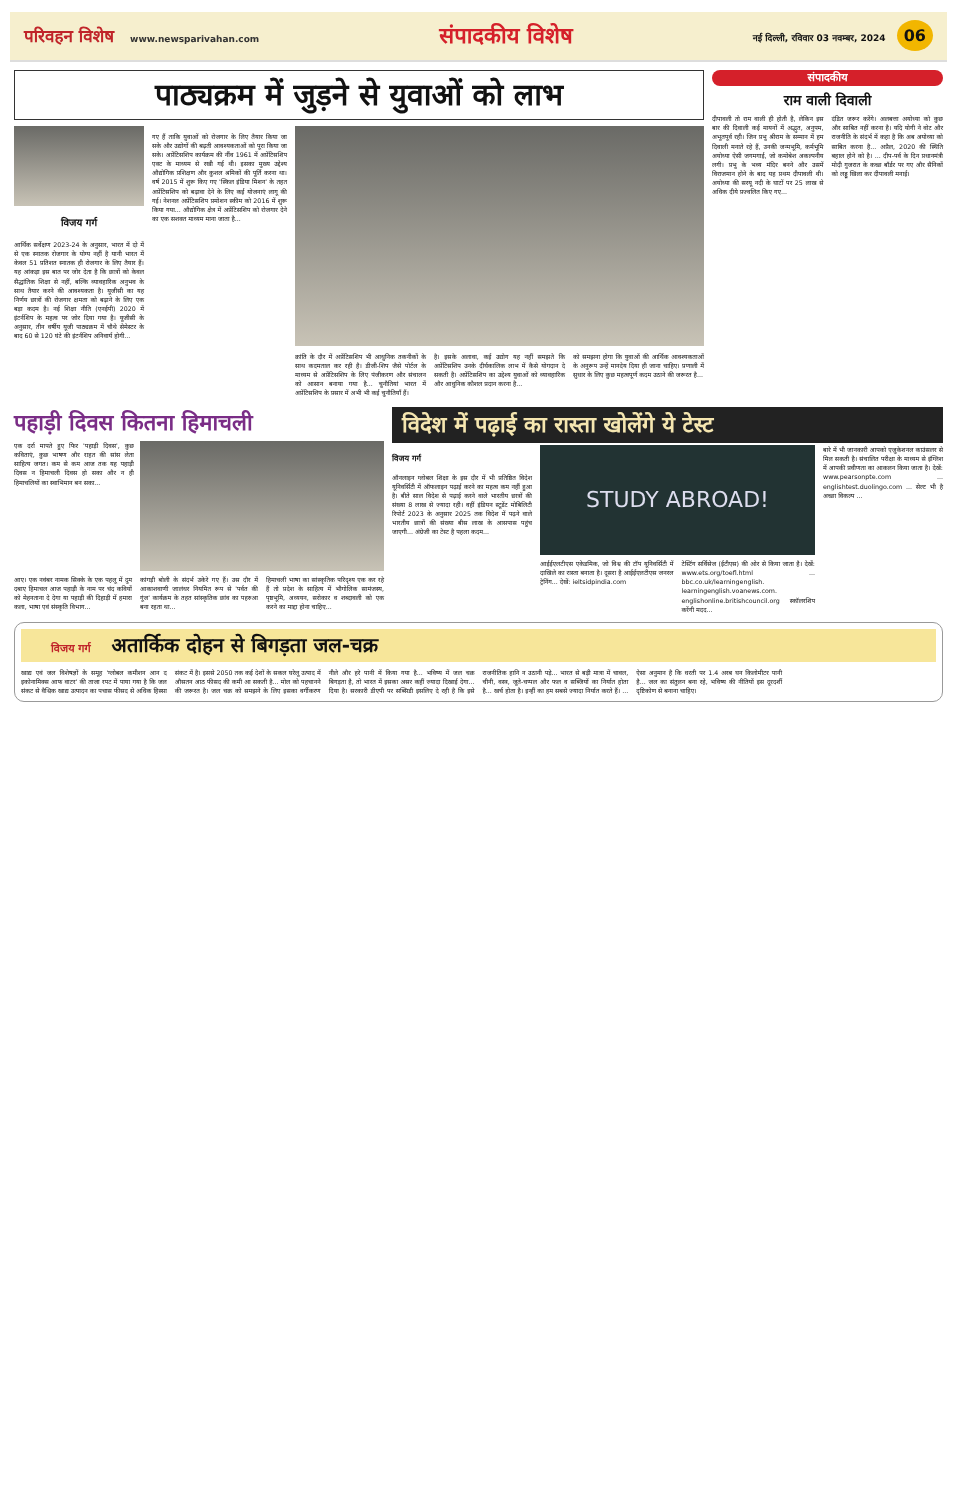परिवहन विशेष www.newsparivahan.com
संपादकीय विशेष
नई दिल्ली, रविवार 03 नवम्बर, 2024 06
पाठ्यक्रम में जुड़ने से युवाओं को लाभ
विजय गर्ग
आर्थिक सर्वेक्षण 2023-24 के अनुसार, भारत में दो में से एक स्नातक रोजगार के योग्य नहीं है यानी भारत में केवल 51 प्रतिशत स्नातक ही रोजगार के लिए तैयार हैं। यह आंकड़ा इस बात पर जोर देता है कि छात्रों को केवल सैद्धांतिक शिक्षा से नहीं, बल्कि व्यावहारिक अनुभव के साथ तैयार करने की आवश्यकता है। यूजीसी का यह निर्णय छात्रों की रोजगार क्षमता को बढ़ाने के लिए एक बड़ा कदम है। नई शिक्षा नीति (एनईपी) 2020 में इंटर्नशिप के महत्व पर जोर दिया गया है। यूजीसी के अनुसार, तीन वर्षीय यूजी पाठ्यक्रम में चौथे सेमेस्टर के बाद 60 से 120 घंटे की इंटर्नशिप अनिवार्य होगी...
गए हैं ताकि युवाओं को रोजगार के लिए तैयार किया जा सके और उद्योगों की बढ़ती आवश्यकताओं को पूरा किया जा सके। अप्रेंटिसशिप कार्यक्रम की नींव 1961 में अप्रेंटिसशिप एक्ट के माध्यम से रखी गई थी। इसका मुख्य उद्देश्य औद्योगिक प्रशिक्षण और कुशल श्रमिकों की पूर्ति करना था। वर्ष 2015 में शुरू किए गए 'स्किल इंडिया मिशन' के तहत अप्रेंटिसशिप को बढ़ावा देने के लिए कई योजनाएं लागू की गई। नेशनल अप्रेंटिसशिप प्रमोशन स्कीम को 2016 में शुरू किया गया... औद्योगिक क्षेत्र में अप्रेंटिसशिप को रोजगार देने का एक सशक्त माध्यम माना जाता है...
क्रांति के दौर में अप्रेंटिसशिप भी आधुनिक तकनीकों के साथ कदमताल कर रही है। डीजी-शिप जैसे पोर्टल के माध्यम से अप्रेंटिसशिप के लिए पंजीकरण और संचालन को आसान बनाया गया है... चुनौतियां भारत में अप्रेंटिसशिप के प्रसार में अभी भी कई चुनौतियाँ हैं।
है। इसके अलावा, कई उद्योग यह नहीं समझते कि अप्रेंटिसशिप उनके दीर्घकालिक लाभ में कैसे योगदान दे सकती है। अप्रेंटिसशिप का उद्देश्य युवाओं को व्यावहारिक और आधुनिक कौशल प्रदान करना है...
को समझना होगा कि युवाओं की आर्थिक आवश्यकताओं के अनुरूप उन्हें मानदेय दिया ही जाना चाहिए। प्रणाली में सुधार के लिए कुछ महत्वपूर्ण कदम उठाने की जरूरत है...
संपादकीय
राम वाली दिवाली
दीपावली तो राम वाली ही होती है, लेकिन इस बार की दिवाली कई मायनों में अद्भुत, अनुपम, अभूतपूर्व रही। जिन प्रभु श्रीराम के सम्मान में हम दिवाली मनाते रहे हैं, उनकी जन्मभूमि, कर्मभूमि अयोध्या ऐसी जगमगाई, जो कमोबेश अकल्पनीय लगी। प्रभु के भव्य मंदिर बनने और उसमें विराजमान होने के बाद यह प्रथम दीपावली थी। अयोध्या की सरयू नदी के घाटों पर 25 लाख से अधिक दीये प्रज्वलित किए गए...
दंडित जरूर करेंगे। अलबत्ता अयोध्या को कुछ और साबित नहीं करना है। यदि योगी ने वोट और राजनीति के संदर्भ में कहा है कि अब अयोध्या को साबित करना है... अप्रैल, 2020 की स्थिति बहाल होने को है। ... दीप-पर्व के दिन प्रधानमंत्री मोदी गुजरात के कच्छ बॉर्डर पर गए और सैनिकों को लड्डू खिला कर दीपावली मनाई।
पहाड़ी दिवस कितना हिमाचली
एक दर्रा मापते हुए फिर 'पहाड़ी दिवस', कुछ कविताएं, कुछ भाषण और राहत की सांस लेता साहित्य जगत। कम से कम आज तक यह पहाड़ी दिवस न हिमाचली दिवस हो सका और न ही हिमाचलियों का स्वाभिमान बन सका...
आए। एक नवंबर नामक सिक्के के एक पहलू में दुम दबाए हिमाचल आज पहाड़ी के नाम पर चंद कवियों को मेहनताना दे देगा या पहाड़ी की दिहाड़ी में हमारा कला, भाषा एवं संस्कृति विभाग...
कांगड़ी बोली के संदर्भ उकेरे गए हैं। उस दौर में आकाशवाणी जालंधर नियमित रूप से 'पर्वत की गूंज' कार्यक्रम के तहत सांस्कृतिक छांव का पहरुआ बना रहता था...
हिमाचली भाषा का सांस्कृतिक परिदृश्य एक कर रहे हैं तो प्रदेश के साहित्य में भौगोलिक सामंजस्य, पृष्ठभूमि, अध्ययन, सरोकार व शब्दावली को एक करने का माद्दा होना चाहिए...
विदेश में पढ़ाई का रास्ता खोलेंगे ये टेस्ट
विजय गर्ग
ऑनलाइन ग्लोबल शिक्षा के इस दौर में भी प्रतिष्ठित विदेश यूनिवर्सिटी में ऑफलाइन पढ़ाई करने का महत्व कम नहीं हुआ है। बीते साल विदेश से पढ़ाई करने वाले भारतीय छात्रों की संख्या 8 लाख से ज्यादा रही। वहीं इंडियन स्टूडेंट मोबिलिटी रिपोर्ट 2023 के अनुसार 2025 तक विदेश में पढ़ने वाले भारतीय छात्रों की संख्या बीस लाख के आसपास पहुंच जाएगी... अंग्रेजी का टेस्ट है पहला कदम...
STUDY ABROAD!
आईईएलटीएस एकेडमिक, जो विश्व की टॉप यूनिवर्सिटी में दाखिले का रास्ता बनाता है। दूसरा है आईईएलटीएस जनरल ट्रेनिंग... देखें: ieltsidpindia.com
टेस्टिंग सर्विसेज (ईटीएस) की ओर से किया जाता है। देखें: www.ets.org/toefl.html ... bbc.co.uk/learningenglish. learningenglish.voanews.com. englishonline.britishcouncil.org स्कॉलरशिप करेंगी मदद...
बारे में भी जानकारी आपको एजुकेशनल काउंसलर से मिल सकती है। संचालित परीक्षा के माध्यम से इंग्लिश में आपकी प्रवीणता का आकलन किया जाता है। देखें: www.pearsonpte.com ... englishtest.duolingo.com ... सेल्ट भी है अच्छा विकल्प ...
विजय गर्ग अतार्किक दोहन से बिगड़ता जल-चक्र
खाद्य एवं जल विशेषज्ञों के समूह 'ग्लोबल कमीशन आन द इकोनामिक्स आफ वाटर' की ताजा रपट में पाया गया है कि जल संकट से वैश्विक खाद्य उत्पादन का पचास फीसद से अधिक हिस्सा संकट में है। इससे 2050 तक कई देशों के सकल घरेलू उत्पाद में औसतन आठ फीसद की कमी आ सकती है... मोल को पहचानने की जरूरत है। जल चक्र को समझने के लिए इसका वर्गीकरण नीले और हरे पानी में किया गया है... भविष्य में जल चक्र बिगड़ता है, तो भारत में इसका असर कहीं ज्यादा दिखाई देगा... दिया है। सरकारी डीएपी पर सब्सिडी इसलिए दे रही है कि इसे राजनीतिक हानि न उठानी पड़े... भारत से बड़ी मात्रा में चावल, चीनी, वस्त्र, जूते-चप्पल और फल व सब्जियों का निर्यात होता है... खर्च होता है। इन्हीं का हम सबसे ज्यादा निर्यात करते हैं। ... ऐसा अनुमान है कि धरती पर 1.4 अरब घन किलोमीटर पानी है... जल का संतुलन बना रहे, भविष्य की नीतियों इस दूरदर्शी दृष्टिकोण से बनाना चाहिए।